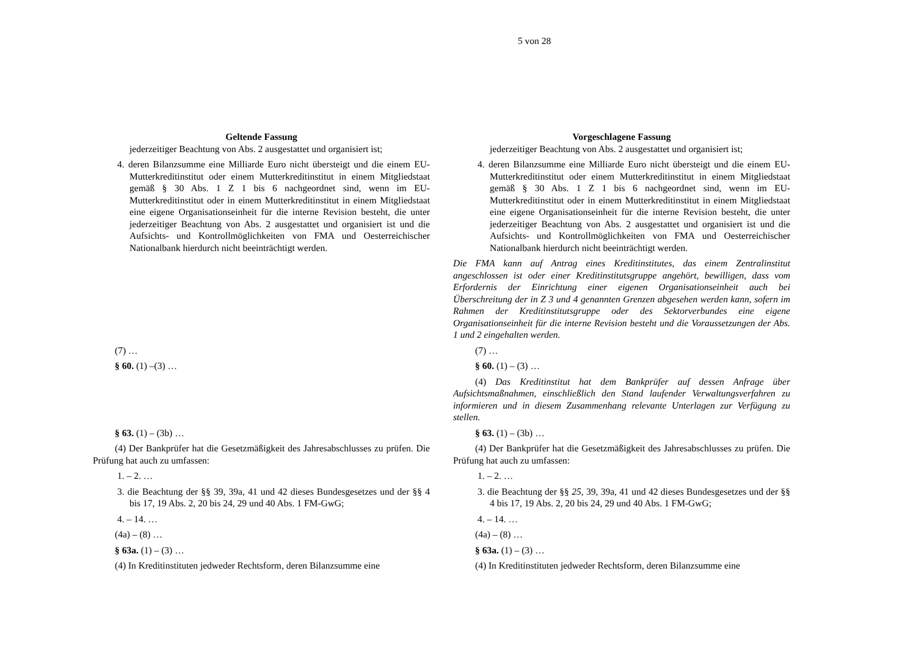5 von 28
| Geltende Fassung | Vorgeschlagene Fassung |
| --- | --- |
| jederzeitiger Beachtung von Abs. 2 ausgestattet und organisiert ist; 4. deren Bilanzsumme eine Milliarde Euro nicht übersteigt und die einem EU-Mutterkreditinstitut oder einem Mutterkreditinstitut in einem Mitgliedstaat gemäß § 30 Abs. 1 Z 1 bis 6 nachgeordnet sind, wenn im EU-Mutterkreditinstitut oder in einem Mutterkreditinstitut in einem Mitgliedstaat eine eigene Organisationseinheit für die interne Revision besteht, die unter jederzeitiger Beachtung von Abs. 2 ausgestattet und organisiert ist und die Aufsichts- und Kontrollmöglichkeiten von FMA und Oesterreichischer Nationalbank hierdurch nicht beeinträchtigt werden. | jederzeitiger Beachtung von Abs. 2 ausgestattet und organisiert ist; 4. deren Bilanzsumme eine Milliarde Euro nicht übersteigt und die einem EU-Mutterkreditinstitut oder einem Mutterkreditinstitut in einem Mitgliedstaat gemäß § 30 Abs. 1 Z 1 bis 6 nachgeordnet sind, wenn im EU-Mutterkreditinstitut oder in einem Mutterkreditinstitut in einem Mitgliedstaat eine eigene Organisationseinheit für die interne Revision besteht, die unter jederzeitiger Beachtung von Abs. 2 ausgestattet und organisiert ist und die Aufsichts- und Kontrollmöglichkeiten von FMA und Oesterreichischer Nationalbank hierdurch nicht beeinträchtigt werden. Die FMA kann auf Antrag eines Kreditinstitutes, das einem Zentralinstitut angeschlossen ist oder einer Kreditinstitutsgruppe angehört, bewilligen, dass vom Erfordernis der Einrichtung einer eigenen Organisationseinheit auch bei Überschreitung der in Z 3 und 4 genannten Grenzen abgesehen werden kann, sofern im Rahmen der Kreditinstitutsgruppe oder des Sektorverbundes eine eigene Organisationseinheit für die interne Revision besteht und die Voraussetzungen der Abs. 1 und 2 eingehalten werden. |
| (7) … § 60. (1) –(3) … | (7) … § 60. (1) – (3) … (4) Das Kreditinstitut hat dem Bankprüfer auf dessen Anfrage über Aufsichtsmaßnahmen, einschließlich den Stand laufender Verwaltungsverfahren zu informieren und in diesem Zusammenhang relevante Unterlagen zur Verfügung zu stellen. |
| § 63. (1) – (3b) … (4) Der Bankprüfer hat die Gesetzmäßigkeit des Jahresabschlusses zu prüfen. Die Prüfung hat auch zu umfassen: 1. – 2. … 3. die Beachtung der §§ 39, 39a, 41 und 42 dieses Bundesgesetzes und der §§ 4 bis 17, 19 Abs. 2, 20 bis 24, 29 und 40 Abs. 1 FM-GwG; 4. – 14. … (4a) – (8) … § 63a. (1) – (3) … (4) In Kreditinstituten jedweder Rechtsform, deren Bilanzsumme eine | § 63. (1) – (3b) … (4) Der Bankprüfer hat die Gesetzmäßigkeit des Jahresabschlusses zu prüfen. Die Prüfung hat auch zu umfassen: 1. – 2. … 3. die Beachtung der §§ 25, 39, 39a, 41 und 42 dieses Bundesgesetzes und der §§ 4 bis 17, 19 Abs. 2, 20 bis 24, 29 und 40 Abs. 1 FM-GwG; 4. – 14. … (4a) – (8) … § 63a. (1) – (3) … (4) In Kreditinstituten jedweder Rechtsform, deren Bilanzsumme eine |